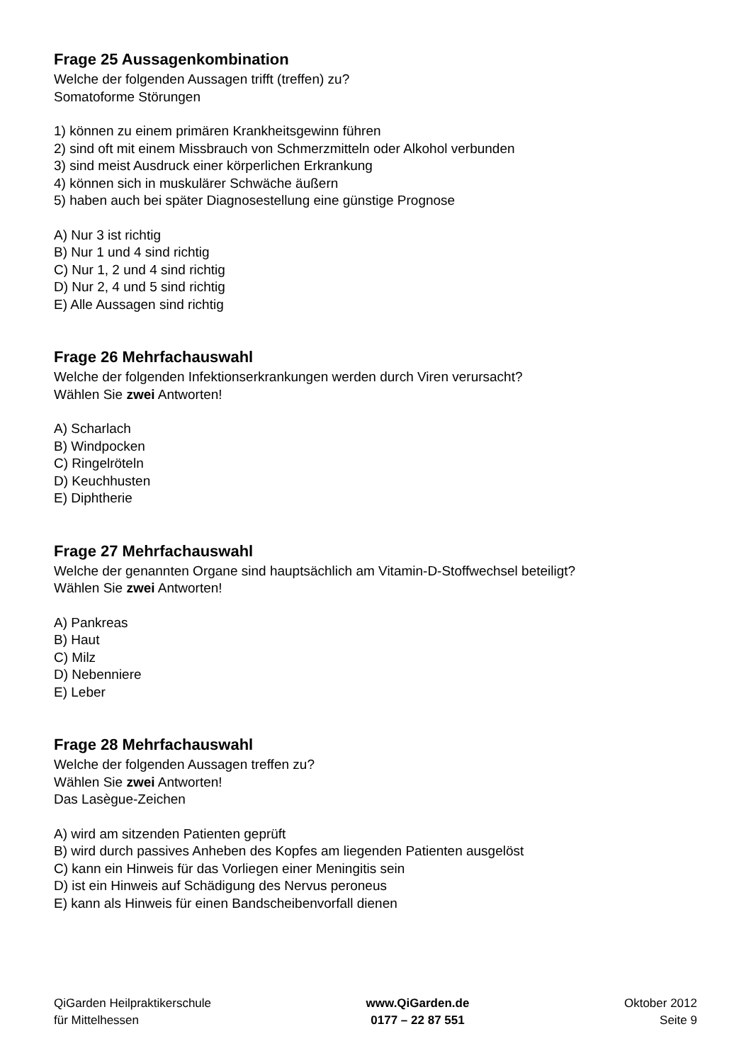Frage 25 Aussagenkombination
Welche der folgenden Aussagen trifft (treffen) zu?
Somatoforme Störungen
1) können zu einem primären Krankheitsgewinn führen
2) sind oft mit einem Missbrauch von Schmerzmitteln oder Alkohol verbunden
3) sind meist Ausdruck einer körperlichen Erkrankung
4) können sich in muskulärer Schwäche äußern
5) haben auch bei später Diagnosestellung eine günstige Prognose
A) Nur 3 ist richtig
B) Nur 1 und 4 sind richtig
C) Nur 1, 2 und 4 sind richtig
D) Nur 2, 4 und 5 sind richtig
E) Alle Aussagen sind richtig
Frage 26 Mehrfachauswahl
Welche der folgenden Infektionserkrankungen werden durch Viren verursacht?
Wählen Sie zwei Antworten!
A) Scharlach
B) Windpocken
C) Ringelröteln
D) Keuchhusten
E) Diphtherie
Frage 27 Mehrfachauswahl
Welche der genannten Organe sind hauptsächlich am Vitamin-D-Stoffwechsel beteiligt?
Wählen Sie zwei Antworten!
A) Pankreas
B) Haut
C) Milz
D) Nebenniere
E) Leber
Frage 28 Mehrfachauswahl
Welche der folgenden Aussagen treffen zu?
Wählen Sie zwei Antworten!
Das Lasègue-Zeichen
A) wird am sitzenden Patienten geprüft
B) wird durch passives Anheben des Kopfes am liegenden Patienten ausgelöst
C) kann ein Hinweis für das Vorliegen einer Meningitis sein
D) ist ein Hinweis auf Schädigung des Nervus peroneus
E) kann als Hinweis für einen Bandscheibenvorfall dienen
QiGarden Heilpraktikerschule
für Mittelhessen
www.QiGarden.de
0177 – 22 87 551
Oktober 2012
Seite 9